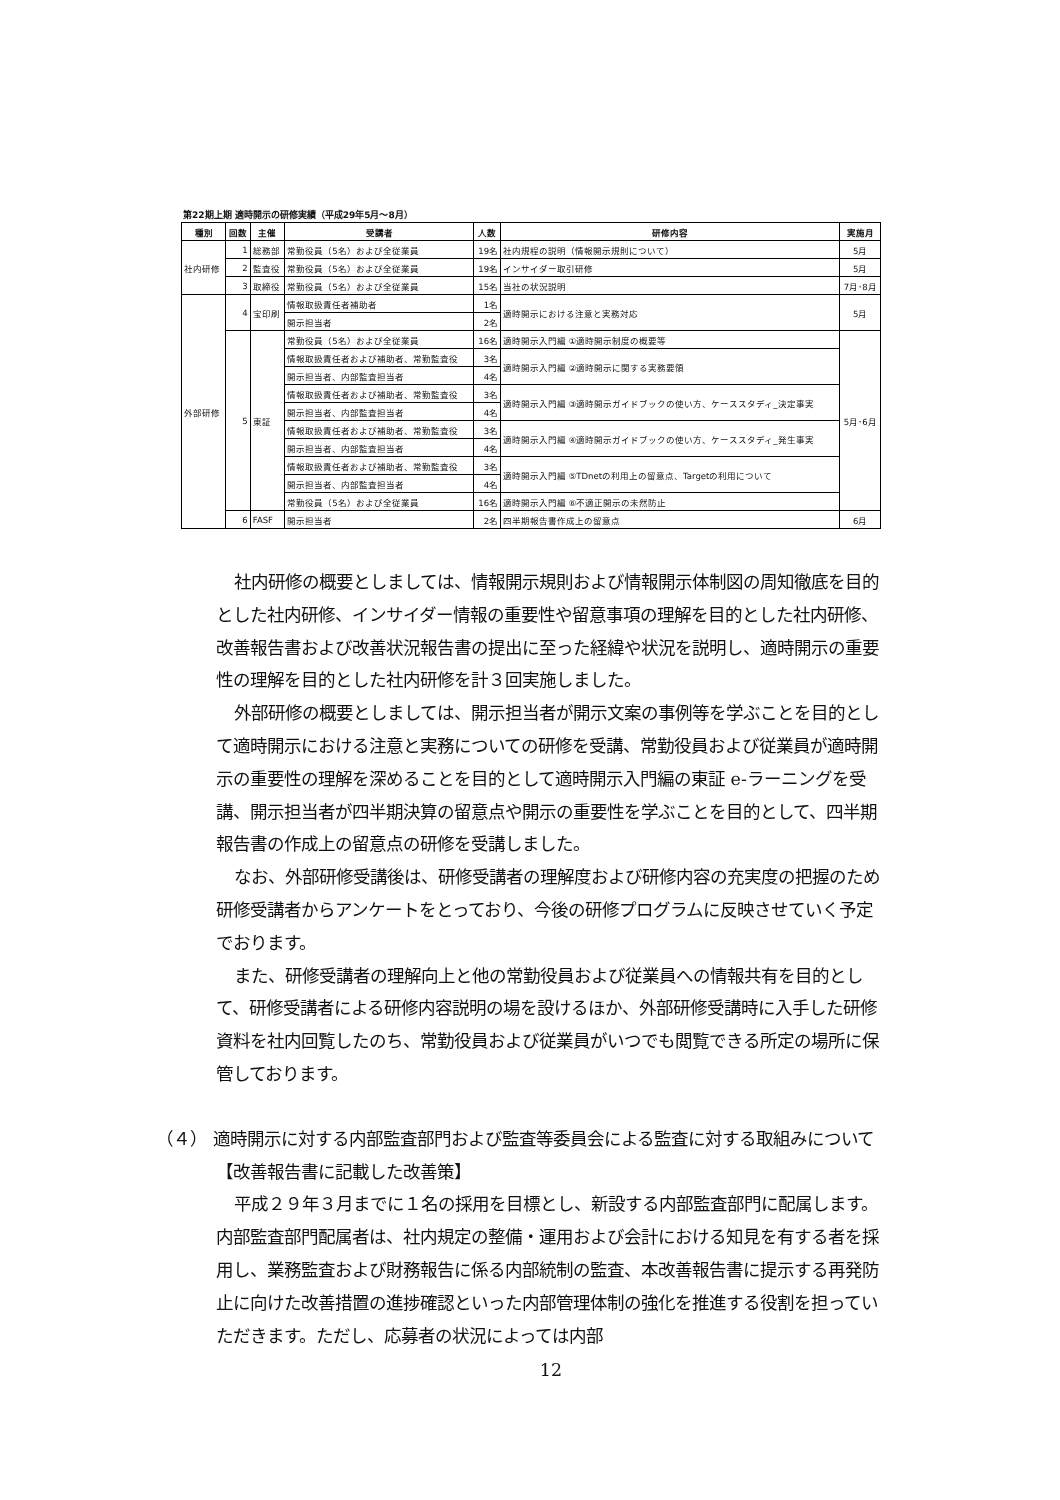第22期上期 適時開示の研修実績（平成29年5月～8月）
| 種別 | 回数 | 主催 | 受講者 | 人数 | 研修内容 | 実施月 |
| --- | --- | --- | --- | --- | --- | --- |
| 社内研修 | 1 | 総務部 | 常勤役員（5名）および全従業員 | 19名 | 社内規程の説明（情報開示規則について） | 5月 |
| | 2 | 監査役 | 常勤役員（5名）および全従業員 | 19名 | インサイダー取引研修 | 5月 |
| | 3 | 取締役 | 常勤役員（5名）および全従業員 | 15名 | 当社の状況説明 | 7月･8月 |
| 外部研修 | 4 | 宝印刷 | 情報取扱責任者補助者 | 1名 | 適時開示における注意と実務対応 | 5月 |
| | | | 開示担当者 | 2名 | | |
| | 5 | 東証 | 常勤役員（5名）および全従業員 | 16名 | 適時開示入門編 ①適時開示制度の概要等 | 5月･6月 |
| | | | 情報取扱責任者および補助者、常勤監査役 | 3名 | 適時開示入門編 ②適時開示に関する実務要領 | |
| | | | 開示担当者、内部監査担当者 | 4名 | | |
| | | | 情報取扱責任者および補助者、常勤監査役 | 3名 | 適時開示入門編 ③適時開示ガイドブックの使い方、ケーススタディ_決定事実 | |
| | | | 開示担当者、内部監査担当者 | 4名 | | |
| | | | 情報取扱責任者および補助者、常勤監査役 | 3名 | 適時開示入門編 ④適時開示ガイドブックの使い方、ケーススタディ_発生事実 | |
| | | | 開示担当者、内部監査担当者 | 4名 | | |
| | | | 情報取扱責任者および補助者、常勤監査役 | 3名 | 適時開示入門編 ⑤TDnetの利用上の留意点、Targetの利用について | |
| | | | 開示担当者、内部監査担当者 | 4名 | | |
| | | | 常勤役員（5名）および全従業員 | 16名 | 適時開示入門編 ⑥不適正開示の未然防止 | |
| | 6 | FASF | 開示担当者 | 2名 | 四半期報告書作成上の留意点 | 6月 |
社内研修の概要としましては、情報開示規則および情報開示体制図の周知徹底を目的とした社内研修、インサイダー情報の重要性や留意事項の理解を目的とした社内研修、改善報告書および改善状況報告書の提出に至った経緯や状況を説明し、適時開示の重要性の理解を目的とした社内研修を計３回実施しました。
外部研修の概要としましては、開示担当者が開示文案の事例等を学ぶことを目的として適時開示における注意と実務についての研修を受講、常勤役員および従業員が適時開示の重要性の理解を深めることを目的として適時開示入門編の東証 e-ラーニングを受講、開示担当者が四半期決算の留意点や開示の重要性を学ぶことを目的として、四半期報告書の作成上の留意点の研修を受講しました。
なお、外部研修受講後は、研修受講者の理解度および研修内容の充実度の把握のため研修受講者からアンケートをとっており、今後の研修プログラムに反映させていく予定でおります。
また、研修受講者の理解向上と他の常勤役員および従業員への情報共有を目的として、研修受講者による研修内容説明の場を設けるほか、外部研修受講時に入手した研修資料を社内回覧したのち、常勤役員および従業員がいつでも閲覧できる所定の場所に保管しております。
（４） 適時開示に対する内部監査部門および監査等委員会による監査に対する取組みについて
【改善報告書に記載した改善策】
平成２９年３月までに１名の採用を目標とし、新設する内部監査部門に配属します。内部監査部門配属者は、社内規定の整備・運用および会計における知見を有する者を採用し、業務監査および財務報告に係る内部統制の監査、本改善報告書に提示する再発防止に向けた改善措置の進捗確認といった内部管理体制の強化を推進する役割を担っていただきます。ただし、応募者の状況によっては内部
12